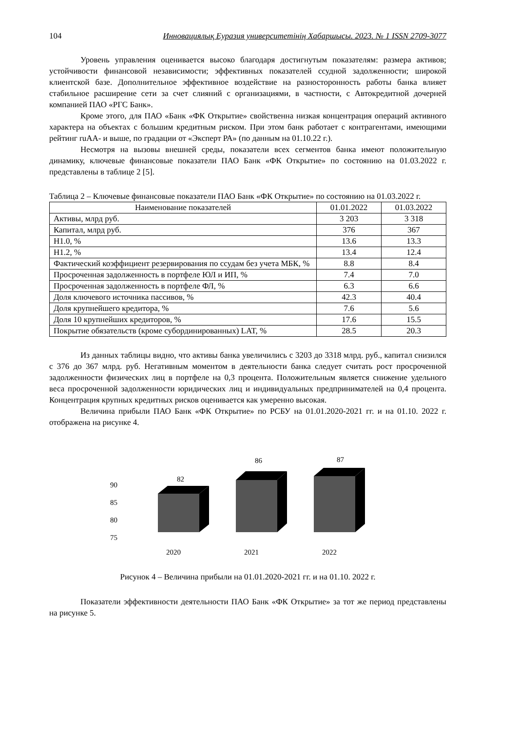104 Инновациялық Еуразия университетінің Хабаршысы. 2023. № 1 ISSN 2709-3077
Уровень управления оценивается высоко благодаря достигнутым показателям: размера активов; устойчивости финансовой независимости; эффективных показателей ссудной задолженности; широкой клиентской базе. Дополнительное эффективное воздействие на разносторонность работы банка влияет стабильное расширение сети за счет слияний с организациями, в частности, с Автокредитной дочерней компанией ПАО «РГС Банк».
Кроме этого, для ПАО «Банк «ФК Открытие» свойственна низкая концентрация операций активного характера на объектах с большим кредитным риском. При этом банк работает с контрагентами, имеющими рейтинг ruAA- и выше, по градации от «Эксперт РА» (по данным на 01.10.22 г.).
Несмотря на вызовы внешней среды, показатели всех сегментов банка имеют положительную динамику, ключевые финансовые показатели ПАО Банк «ФК Открытие» по состоянию на 01.03.2022 г. представлены в таблице 2 [5].
Таблица 2 – Ключевые финансовые показатели ПАО Банк «ФК Открытие» по состоянию на 01.03.2022 г.
| Наименование показателей | 01.01.2022 | 01.03.2022 |
| --- | --- | --- |
| Активы, млрд руб. | 3 203 | 3 318 |
| Капитал, млрд руб. | 376 | 367 |
| Н1.0, % | 13.6 | 13.3 |
| Н1.2, % | 13.4 | 12.4 |
| Фактический коэффициент резервирования по ссудам без учета МБК, % | 8.8 | 8.4 |
| Просроченная задолженность в портфеле ЮЛ и ИП, % | 7.4 | 7.0 |
| Просроченная задолженность в портфеле ФЛ, % | 6.3 | 6.6 |
| Доля ключевого источника пассивов, % | 42.3 | 40.4 |
| Доля крупнейшего кредитора, % | 7.6 | 5.6 |
| Доля 10 крупнейших кредиторов, % | 17.6 | 15.5 |
| Покрытие обязательств (кроме субординированных) LAT, % | 28.5 | 20.3 |
Из данных таблицы видно, что активы банка увеличились с 3203 до 3318 млрд. руб., капитал снизился с 376 до 367 млрд. руб. Негативным моментом в деятельности банка следует считать рост просроченной задолженности физических лиц в портфеле на 0,3 процента. Положительным является снижение удельного веса просроченной задолженности юридических лиц и индивидуальных предпринимателей на 0,4 процента. Концентрация крупных кредитных рисков оценивается как умеренно высокая.
Величина прибыли ПАО Банк «ФК Открытие» по РСБУ на 01.01.2020-2021 гг. и на 01.10. 2022 г. отображена на рисунке 4.
90
85
80
75
82
2020
86
2021
87
2022
Рисунок 4 – Величина прибыли на 01.01.2020-2021 гг. и на 01.10. 2022 г.
Показатели эффективности деятельности ПАО Банк «ФК Открытие» за тот же период представлены на рисунке 5.